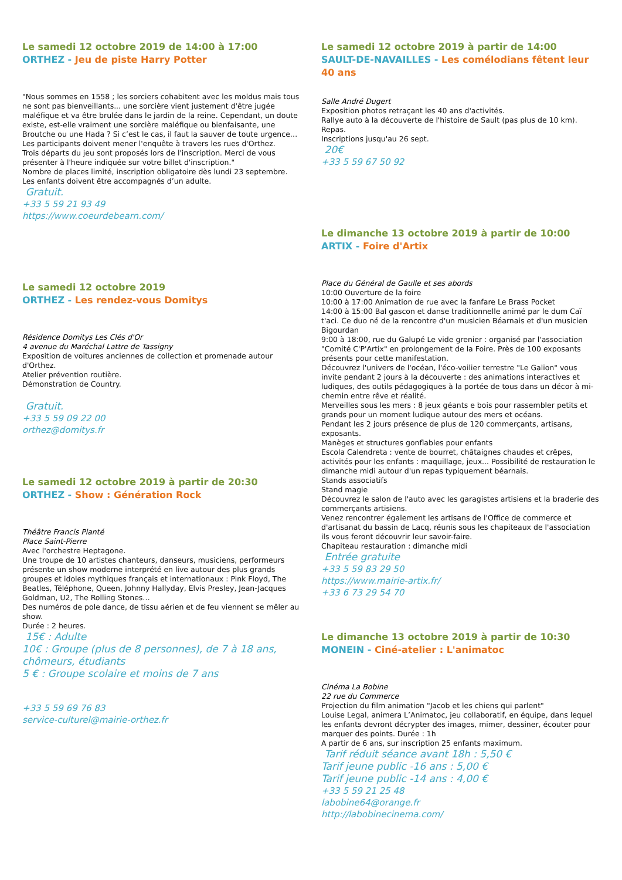Le samedi 12 octobre 2019 de 14:00 à 17:00
ORTHEZ - Jeu de piste Harry Potter
"Nous sommes en 1558 ; les sorciers cohabitent avec les moldus mais tous ne sont pas bienveillants... une sorcière vient justement d'être jugée maléfique et va être brulée dans le jardin de la reine. Cependant, un doute existe, est-elle vraiment une sorcière maléfique ou bienfaisante, une Broutche ou une Hada ? Si c’est le cas, il faut la sauver de toute urgence… Les participants doivent mener l'enquête à travers les rues d'Orthez.
Trois départs du jeu sont proposés lors de l'inscription. Merci de vous présenter à l'heure indiquée sur votre billet d'inscription."
Nombre de places limité, inscription obligatoire dès lundi 23 septembre.
Les enfants doivent être accompagnés d’un adulte.
Gratuit.
+33 5 59 21 93 49
https://www.coeurdebearn.com/
Le samedi 12 octobre 2019
ORTHEZ - Les rendez-vous Domitys
Résidence Domitys Les Clés d'Or
4 avenue du Maréchal Lattre de Tassigny
Exposition de voitures anciennes de collection et promenade autour d'Orthez.
Atelier prévention routière.
Démonstration de Country.
Gratuit.
+33 5 59 09 22 00
orthez@domitys.fr
Le samedi 12 octobre 2019 à partir de 20:30
ORTHEZ - Show : Génération Rock
Théâtre Francis Planté
Place Saint-Pierre
Avec l'orchestre Heptagone.
Une troupe de 10 artistes chanteurs, danseurs, musiciens, performeurs présente un show moderne interprété en live autour des plus grands groupes et idoles mythiques français et internationaux : Pink Floyd, The Beatles, Téléphone, Queen, Johnny Hallyday, Elvis Presley, Jean-Jacques Goldman, U2, The Rolling Stones…
Des numéros de pole dance, de tissu aérien et de feu viennent se mêler au show.
Durée : 2 heures.
15€ : Adulte
10€ : Groupe (plus de 8 personnes), de 7 à 18 ans, chômeurs, étudiants
5 € : Groupe scolaire et moins de 7 ans
+33 5 59 69 76 83
service-culturel@mairie-orthez.fr
Le samedi 12 octobre 2019 à partir de 14:00
SAULT-DE-NAVAILLES - Les comélodians fêtent leur 40 ans
Salle André Dugert
Exposition photos retraçant les 40 ans d'activités.
Rallye auto à la découverte de l'histoire de Sault (pas plus de 10 km).
Repas.
Inscriptions jusqu'au 26 sept.
20€
+33 5 59 67 50 92
Le dimanche 13 octobre 2019 à partir de 10:00
ARTIX - Foire d'Artix
Place du Général de Gaulle et ses abords
10:00 Ouverture de la foire
10:00 à 17:00 Animation de rue avec la fanfare Le Brass Pocket
14:00 à 15:00 Bal gascon et danse traditionnelle animé par le dum Caï t'aci. Ce duo né de la rencontre d'un musicien Béarnais et d'un musicien Bigourdan
9:00 à 18:00, rue du Galupé Le vide grenier : organisé par l'association "Comité C'P'Artix" en prolongement de la Foire. Près de 100 exposants présents pour cette manifestation.
Découvrez l'univers de l'océan, l'éco-voilier terrestre "Le Galion" vous invite pendant 2 jours à la découverte : des animations interactives et ludiques, des outils pédagogiques à la portée de tous dans un décor à mi-chemin entre rêve et réalité.
Merveilles sous les mers : 8 jeux géants e bois pour rassembler petits et grands pour un moment ludique autour des mers et océans.
Pendant les 2 jours présence de plus de 120 commerçants, artisans, exposants.
Manèges et structures gonflables pour enfants
Escola Calendreta : vente de bourret, châtaignes chaudes et crêpes, activités pour les enfants : maquillage, jeux... Possibilité de restauration le dimanche midi autour d'un repas typiquement béarnais.
Stands associatifs
Stand magie
Découvrez le salon de l'auto avec les garagistes artisiens et la braderie des commerçants artisiens.
Venez rencontrer également les artisans de l'Office de commerce et d'artisanat du bassin de Lacq, réunis sous les chapiteaux de l'association ils vous feront découvrir leur savoir-faire.
Chapiteau restauration : dimanche midi
Entrée gratuite
+33 5 59 83 29 50
https://www.mairie-artix.fr/
+33 6 73 29 54 70
Le dimanche 13 octobre 2019 à partir de 10:30
MONEIN - Ciné-atelier : L'animatoc
Cinéma La Bobine
22 rue du Commerce
Projection du film animation "Jacob et les chiens qui parlent"
Louise Legal, animera L’Animatoc, jeu collaboratif, en équipe, dans lequel les enfants devront décrypter des images, mimer, dessiner, écouter pour marquer des points. Durée : 1h
A partir de 6 ans, sur inscription 25 enfants maximum.
Tarif réduit séance avant 18h : 5,50 €
Tarif jeune public -16 ans : 5,00 €
Tarif jeune public -14 ans : 4,00 €
+33 5 59 21 25 48
labobine64@orange.fr
http://labobinecinema.com/